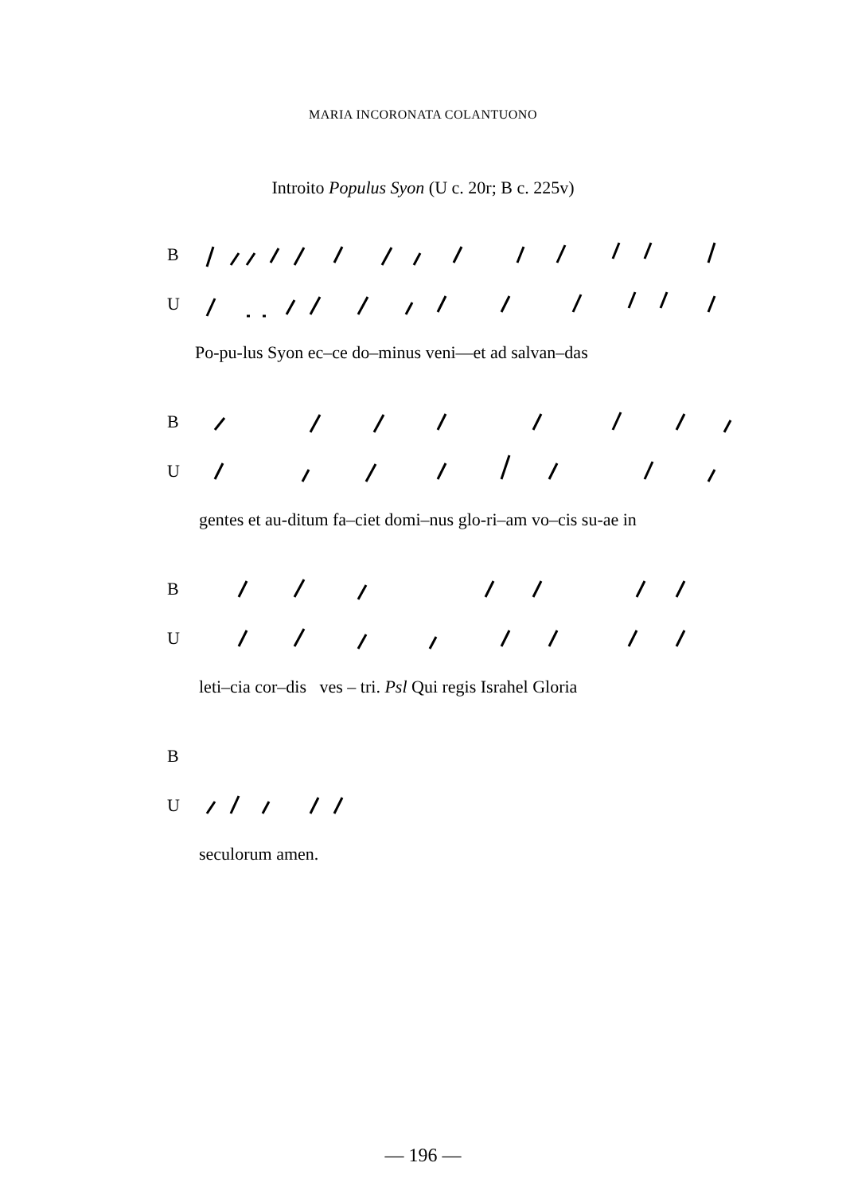MARIA INCORONATA COLANTUONO
Introito Populus Syon (U c. 20r; B c. 225v)
B
U
Po-pu-lus Syon ec–ce do–minus veni—et ad salvan–das
B
U
gentes et au-ditum fa–ciet domi–nus glo-ri–am vo–cis su-ae in
B
U
leti–cia cor–dis ves – tri. Psl Qui regis Israhel Gloria
B
U
seculorum amen.
— 196 —